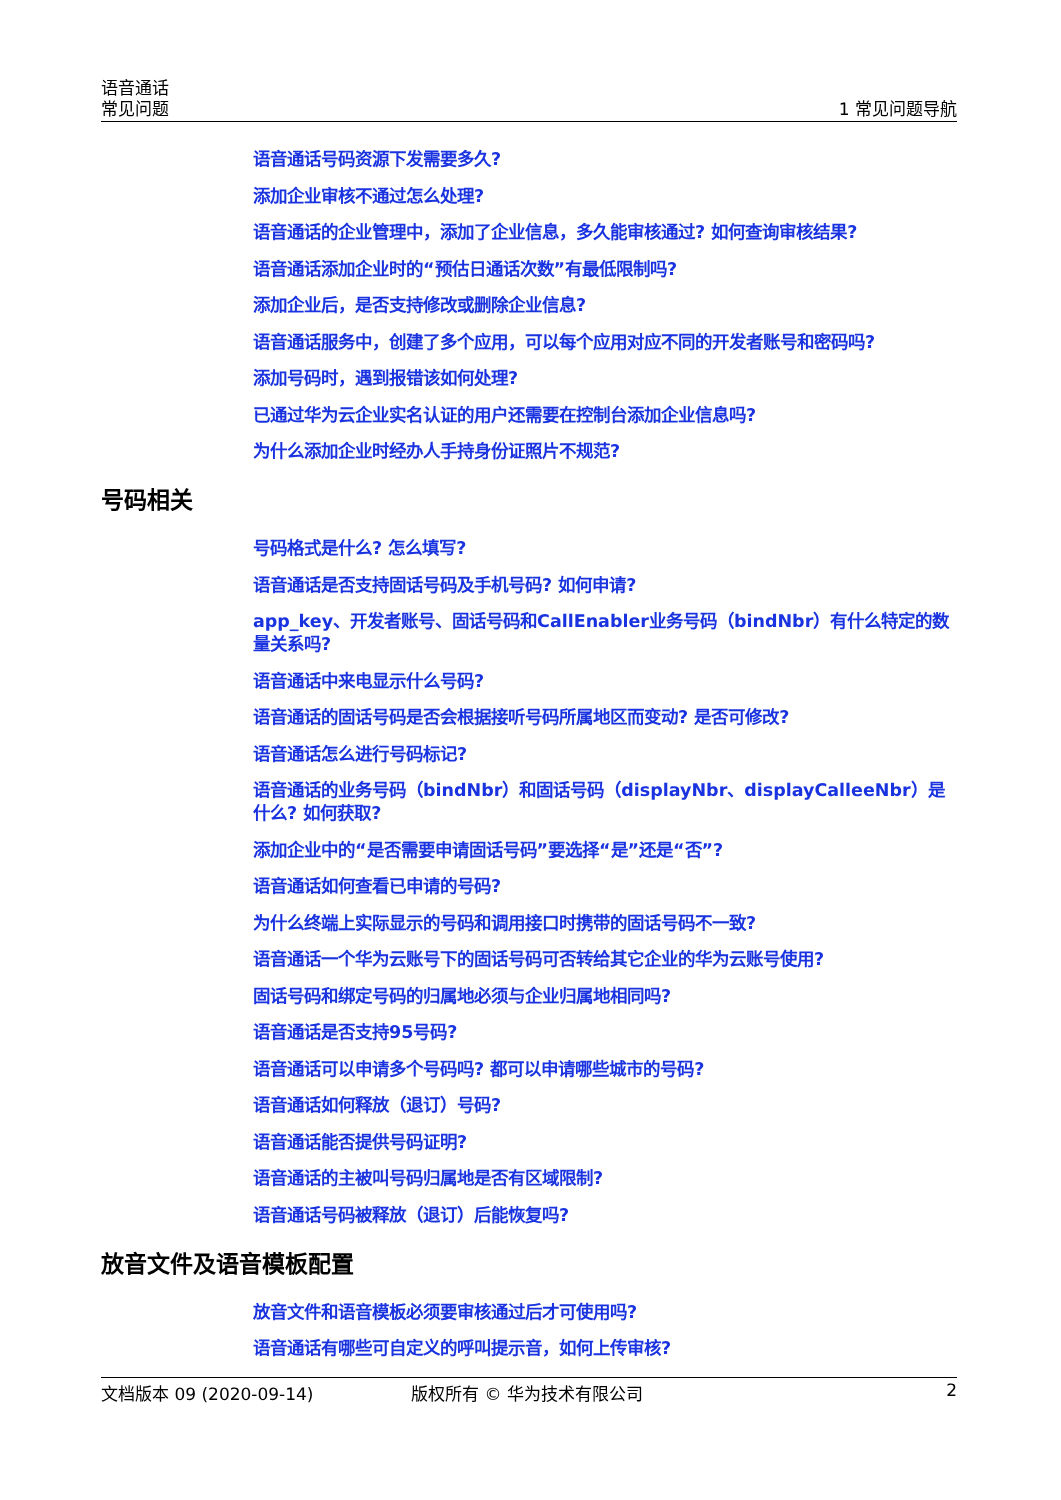语音通话
常见问题
1 常见问题导航
语音通话号码资源下发需要多久?
添加企业审核不通过怎么处理?
语音通话的企业管理中，添加了企业信息，多久能审核通过? 如何查询审核结果?
语音通话添加企业时的“预估日通话次数”有最低限制吗?
添加企业后，是否支持修改或删除企业信息?
语音通话服务中，创建了多个应用，可以每个应用对应不同的开发者账号和密码吗?
添加号码时，遇到报错该如何处理?
已通过华为云企业实名认证的用户还需要在控制台添加企业信息吗?
为什么添加企业时经办人手持身份证照片不规范?
号码相关
号码格式是什么? 怎么填写?
语音通话是否支持固话号码及手机号码? 如何申请?
app_key、开发者账号、固话号码和CallEnabler业务号码（bindNbr）有什么特定的数量关系吗?
语音通话中来电显示什么号码?
语音通话的固话号码是否会根据接听号码所属地区而变动? 是否可修改?
语音通话怎么进行号码标记?
语音通话的业务号码（bindNbr）和固话号码（displayNbr、displayCalleeNbr）是什么? 如何获取?
添加企业中的“是否需要申请固话号码”要选择“是”还是“否”?
语音通话如何查看已申请的号码?
为什么终端上实际显示的号码和调用接口时携带的固话号码不一致?
语音通话一个华为云账号下的固话号码可否转给其它企业的华为云账号使用?
固话号码和绑定号码的归属地必须与企业归属地相同吗?
语音通话是否支持95号码?
语音通话可以申请多个号码吗? 都可以申请哪些城市的号码?
语音通话如何释放（退订）号码?
语音通话能否提供号码证明?
语音通话的主被叫号码归属地是否有区域限制?
语音通话号码被释放（退订）后能恢复吗?
放音文件及语音模板配置
放音文件和语音模板必须要审核通过后才可使用吗?
语音通话有哪些可自定义的呼叫提示音，如何上传审核?
文档版本 09 (2020-09-14) 版权所有 © 华为技术有限公司 2